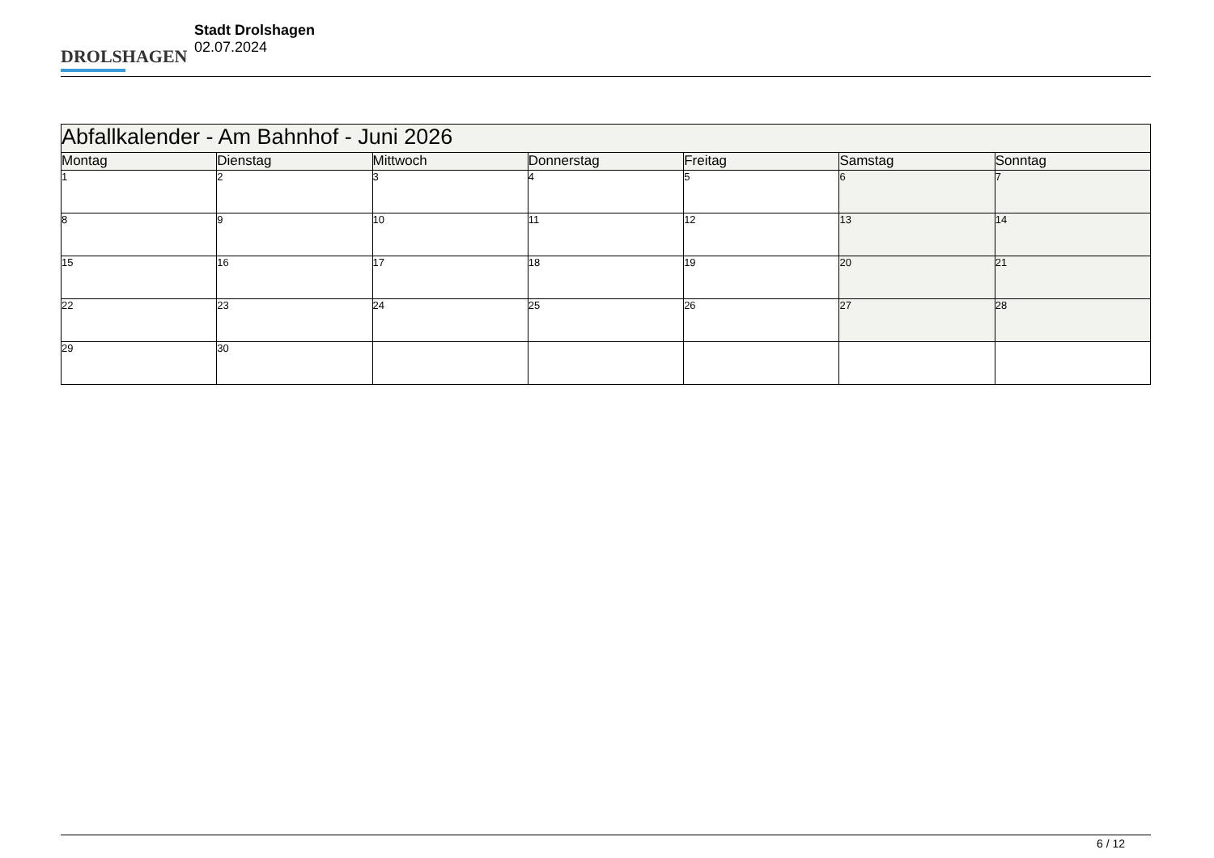DROLSHAGEN
Stadt Drolshagen
02.07.2024
| Abfallkalender - Am Bahnhof - Juni 2026 | | | | | | |
| Montag | Dienstag | Mittwoch | Donnerstag | Freitag | Samstag | Sonntag |
| 1 | 2 | 3 | 4 | 5 | 6 | 7 |
| 8 | 9 | 10 | 11 | 12 | 13 | 14 |
| 15 | 16 | 17 | 18 | 19 | 20 | 21 |
| 22 | 23 | 24 | 25 | 26 | 27 | 28 |
| 29 | 30 | | | | | |
6 / 12